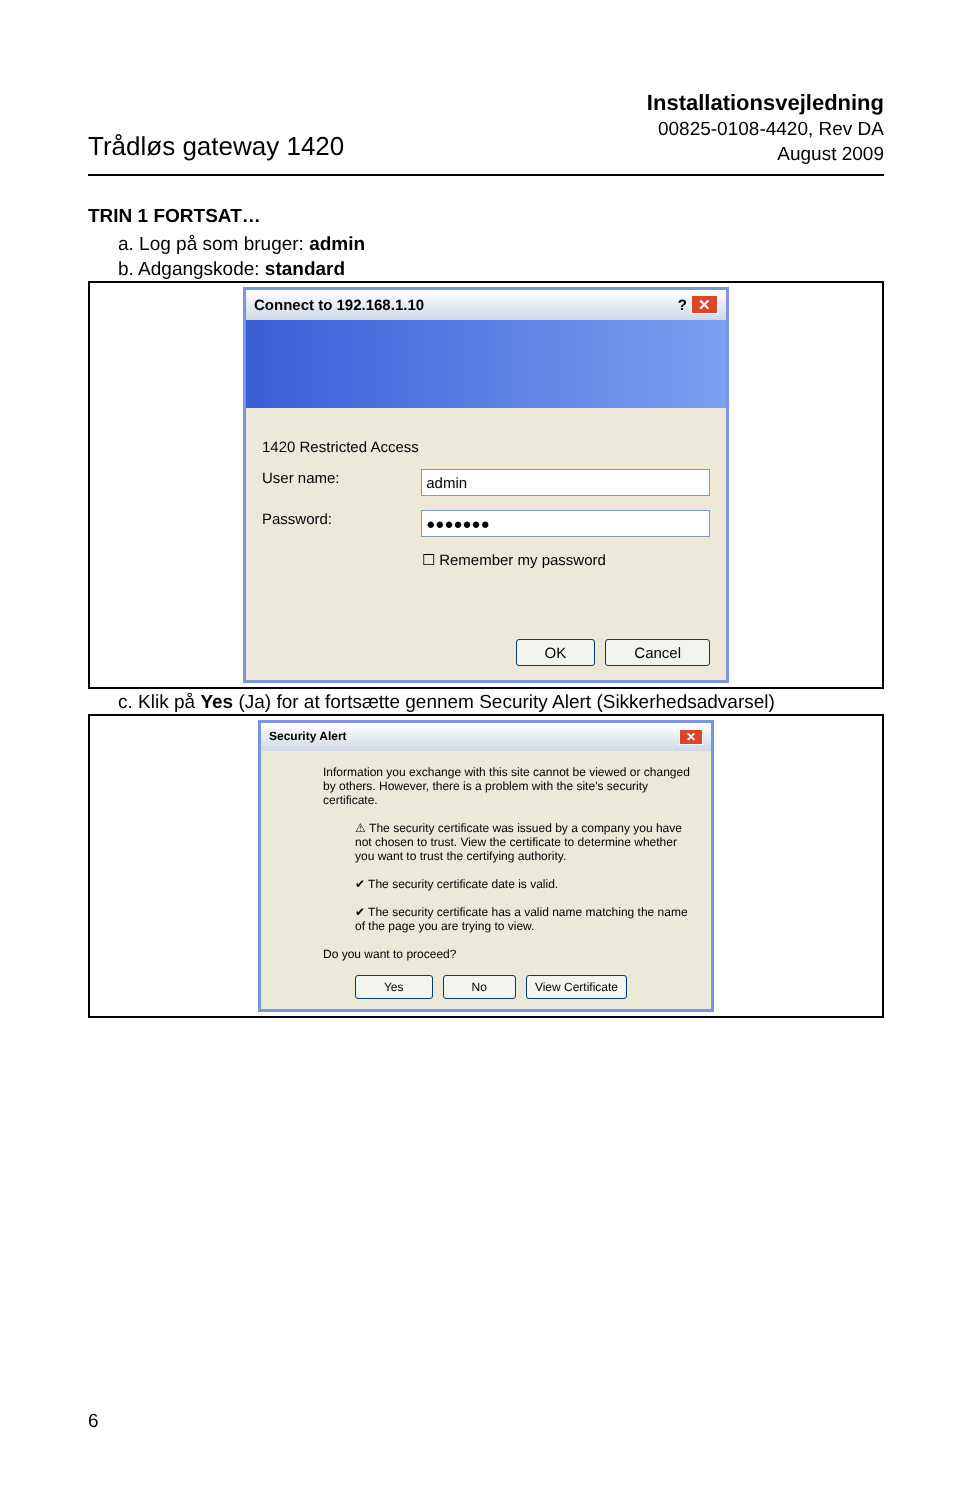Trådløs gateway 1420
Installationsvejledning
00825-0108-4420, Rev DA
August 2009
TRIN 1 FORTSAT…
a. Log på som bruger: admin
b. Adgangskode: standard
Connect to 192.168.1.10? ✕
1420 Restricted Access
User name: admin
Password: ●●●●●●●
☐ Remember my password
OK Cancel
c. Klik på Yes (Ja) for at fortsætte gennem Security Alert (Sikkerhedsadvarsel)
Security Alert ✕
Information you exchange with this site cannot be viewed or changed by others. However, there is a problem with the site's security certificate.
⚠ The security certificate was issued by a company you have not chosen to trust. View the certificate to determine whether you want to trust the certifying authority.
✔ The security certificate date is valid.
✔ The security certificate has a valid name matching the name of the page you are trying to view.
Do you want to proceed?
Yes No View Certificate
6